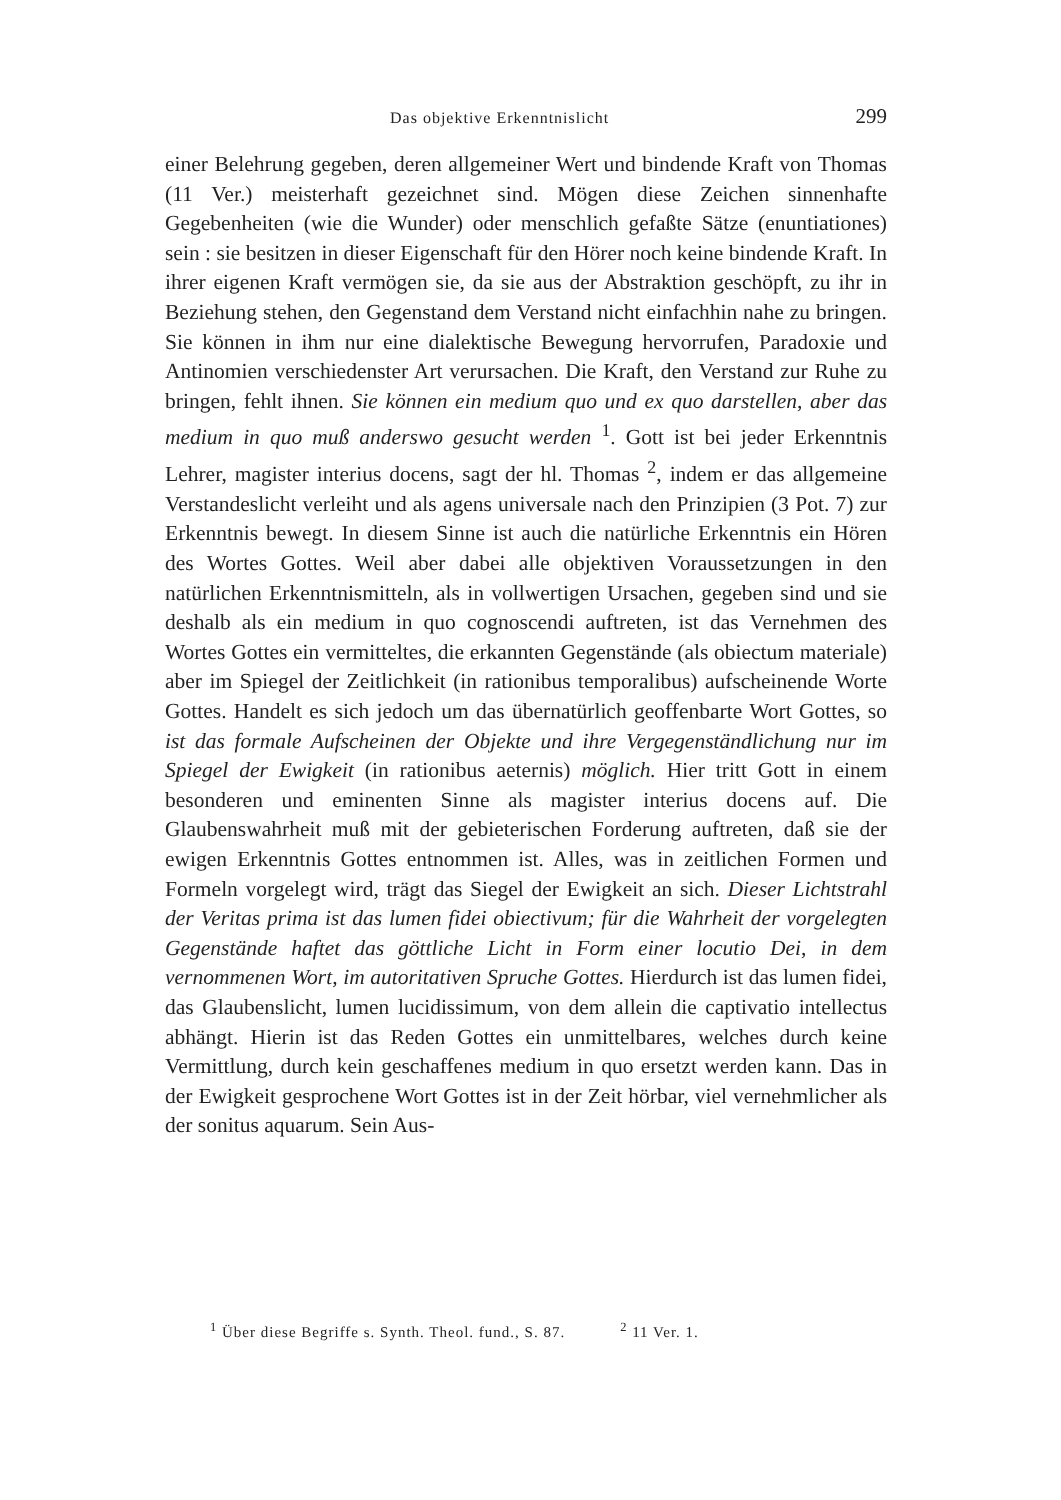Das objektive Erkenntnislicht 299
einer Belehrung gegeben, deren allgemeiner Wert und bindende Kraft von Thomas (11 Ver.) meisterhaft gezeichnet sind. Mögen diese Zeichen sinnenhafte Gegebenheiten (wie die Wunder) oder menschlich gefaßte Sätze (enuntiationes) sein : sie besitzen in dieser Eigenschaft für den Hörer noch keine bindende Kraft. In ihrer eigenen Kraft vermögen sie, da sie aus der Abstraktion geschöpft, zu ihr in Beziehung stehen, den Gegenstand dem Verstand nicht einfachhin nahe zu bringen. Sie können in ihm nur eine dialektische Bewegung hervorrufen, Paradoxie und Antinomien verschiedenster Art verursachen. Die Kraft, den Verstand zur Ruhe zu bringen, fehlt ihnen. Sie können ein medium quo und ex quo darstellen, aber das medium in quo muß anderswo gesucht werden <sup>1</sup>. Gott ist bei jeder Erkenntnis Lehrer, magister interius docens, sagt der hl. Thomas <sup>2</sup>, indem er das allgemeine Verstandeslicht verleiht und als agens universale nach den Prinzipien (3 Pot. 7) zur Erkenntnis bewegt. In diesem Sinne ist auch die natürliche Erkenntnis ein Hören des Wortes Gottes. Weil aber dabei alle objektiven Voraussetzungen in den natürlichen Erkenntnismitteln, als in vollwertigen Ursachen, gegeben sind und sie deshalb als ein medium in quo cognoscendi auftreten, ist das Vernehmen des Wortes Gottes ein vermitteltes, die erkannten Gegenstände (als obiectum materiale) aber im Spiegel der Zeitlichkeit (in rationibus temporalibus) aufscheinende Worte Gottes. Handelt es sich jedoch um das übernatürlich geoffenbarte Wort Gottes, so ist das formale Aufscheinen der Objekte und ihre Vergegenständlichung nur im Spiegel der Ewigkeit (in rationibus aeternis) möglich. Hier tritt Gott in einem besonderen und eminenten Sinne als magister interius docens auf. Die Glaubenswahrheit muß mit der gebieterischen Forderung auftreten, daß sie der ewigen Erkenntnis Gottes entnommen ist. Alles, was in zeitlichen Formen und Formeln vorgelegt wird, trägt das Siegel der Ewigkeit an sich. Dieser Lichtstrahl der Veritas prima ist das lumen fidei obiectivum; für die Wahrheit der vorgelegten Gegenstände haftet das göttliche Licht in Form einer locutio Dei, in dem vernommenen Wort, im autoritativen Spruche Gottes. Hierdurch ist das lumen fidei, das Glaubenslicht, lumen lucidissimum, von dem allein die captivatio intellectus abhängt. Hierin ist das Reden Gottes ein unmittelbares, welches durch keine Vermittlung, durch kein geschaffenes medium in quo ersetzt werden kann. Das in der Ewigkeit gesprochene Wort Gottes ist in der Zeit hörbar, viel vernehmlicher als der sonitus aquarum. Sein Aus-
<sup>1</sup> Über diese Begriffe s. Synth. Theol. fund., S. 87. <sup>2</sup> 11 Ver. 1.